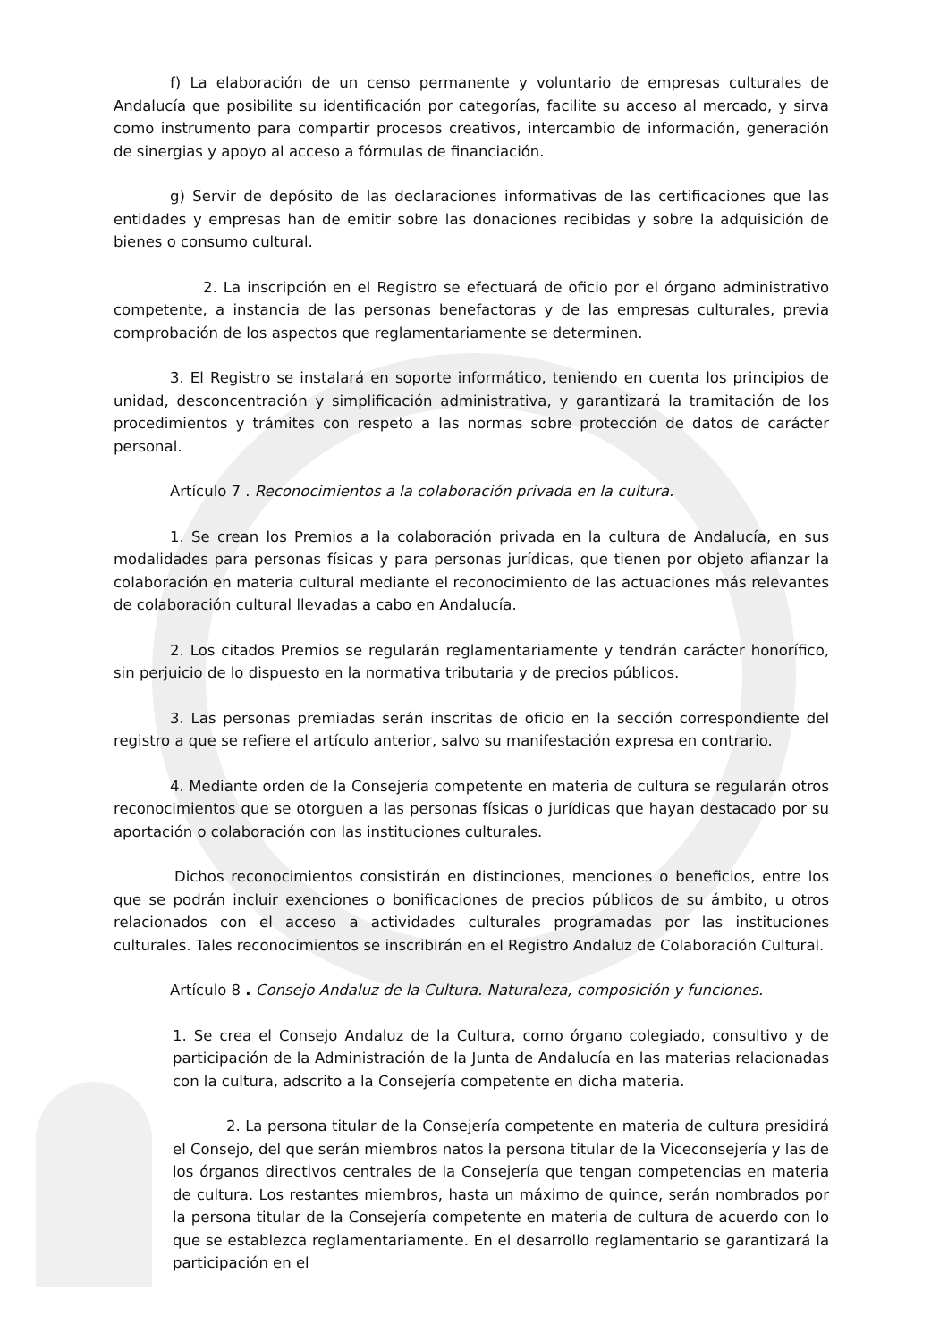f) La elaboración de un censo permanente y voluntario de empresas culturales de Andalucía que posibilite su identificación por categorías, facilite su acceso al mercado, y sirva como instrumento para compartir procesos creativos, intercambio de información, generación de sinergias y apoyo al acceso a fórmulas de financiación.
g) Servir de depósito de las declaraciones informativas de las certificaciones que las entidades y empresas han de emitir sobre las donaciones recibidas y sobre la adquisición de bienes o consumo cultural.
2. La inscripción en el Registro se efectuará de oficio por el órgano administrativo competente, a instancia de las personas benefactoras y de las empresas culturales, previa comprobación de los aspectos que reglamentariamente se determinen.
3. El Registro se instalará en soporte informático, teniendo en cuenta los principios de unidad, desconcentración y simplificación administrativa, y garantizará la tramitación de los procedimientos y trámites con respeto a las normas sobre protección de datos de carácter personal.
Artículo 7 . Reconocimientos a la colaboración privada en la cultura.
1. Se crean los Premios a la colaboración privada en la cultura de Andalucía, en sus modalidades para personas físicas y para personas jurídicas, que tienen por objeto afianzar la colaboración en materia cultural mediante el reconocimiento de las actuaciones más relevantes de colaboración cultural llevadas a cabo en Andalucía.
2. Los citados Premios se regularán reglamentariamente y tendrán carácter honorífico, sin perjuicio de lo dispuesto en la normativa tributaria y de precios públicos.
3. Las personas premiadas serán inscritas de oficio en la sección correspondiente del registro a que se refiere el artículo anterior, salvo su manifestación expresa en contrario.
4. Mediante orden de la Consejería competente en materia de cultura se regularán otros reconocimientos que se otorguen a las personas físicas o jurídicas que hayan destacado por su aportación o colaboración con las instituciones culturales.
Dichos reconocimientos consistirán en distinciones, menciones o beneficios, entre los que se podrán incluir exenciones o bonificaciones de precios públicos de su ámbito, u otros relacionados con el acceso a actividades culturales programadas por las instituciones culturales. Tales reconocimientos se inscribirán en el Registro Andaluz de Colaboración Cultural.
Artículo 8 . Consejo Andaluz de la Cultura. Naturaleza, composición y funciones.
1. Se crea el Consejo Andaluz de la Cultura, como órgano colegiado, consultivo y de participación de la Administración de la Junta de Andalucía en las materias relacionadas con la cultura, adscrito a la Consejería competente en dicha materia.
2. La persona titular de la Consejería competente en materia de cultura presidirá el Consejo, del que serán miembros natos la persona titular de la Viceconsejería y las de los órganos directivos centrales de la Consejería que tengan competencias en materia de cultura. Los restantes miembros, hasta un máximo de quince, serán nombrados por la persona titular de la Consejería competente en materia de cultura de acuerdo con lo que se establezca reglamentariamente. En el desarrollo reglamentario se garantizará la participación en el